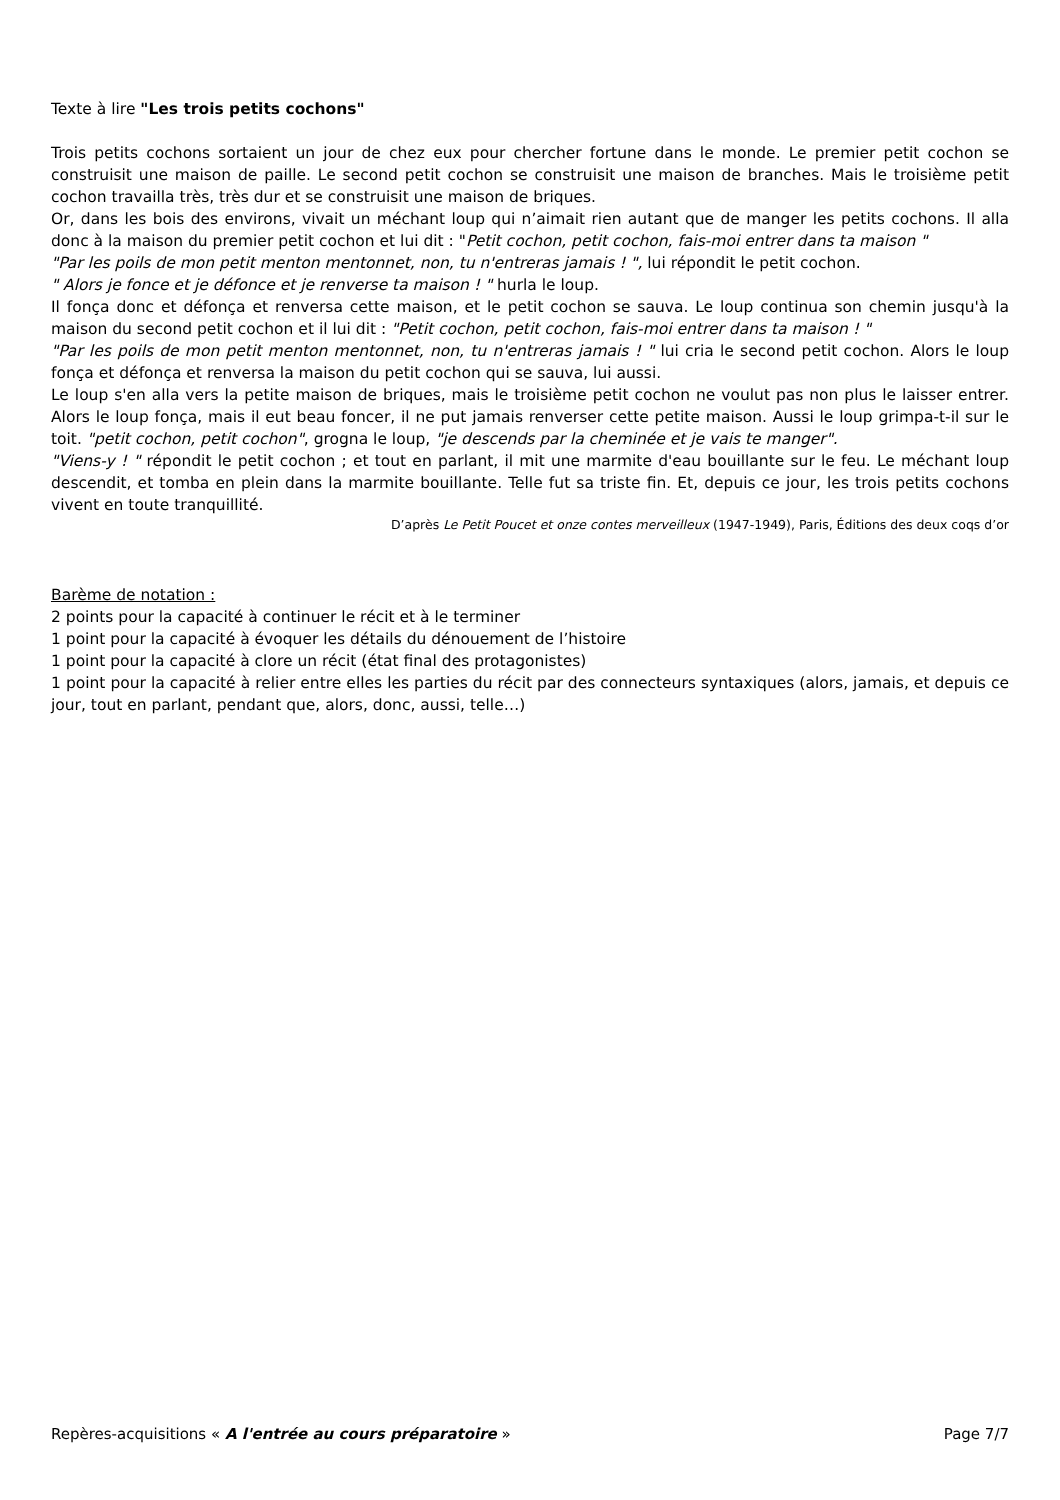Texte à lire "Les trois petits cochons"
Trois petits cochons sortaient un jour de chez eux pour chercher fortune dans le monde. Le premier petit cochon se construisit une maison de paille. Le second petit cochon se construisit une maison de branches. Mais le troisième petit cochon travailla très, très dur et se construisit une maison de briques.
Or, dans les bois des environs, vivait un méchant loup qui n’aimait rien autant que de manger les petits cochons. Il alla donc à la maison du premier petit cochon et lui dit : "Petit cochon, petit cochon, fais-moi entrer dans ta maison "
"Par les poils de mon petit menton mentonnet, non, tu n'entreras jamais ! ", lui répondit le petit cochon.
" Alors je fonce et je défonce et je renverse ta maison ! " hurla le loup.
Il fonça donc et défonça et renversa cette maison, et le petit cochon se sauva. Le loup continua son chemin jusqu'à la maison du second petit cochon et il lui dit : "Petit cochon, petit cochon, fais-moi entrer dans ta maison ! "
"Par les poils de mon petit menton mentonnet, non, tu n'entreras jamais ! " lui cria le second petit cochon. Alors le loup fonça et défonça et renversa la maison du petit cochon qui se sauva, lui aussi.
Le loup s'en alla vers la petite maison de briques, mais le troisième petit cochon ne voulut pas non plus le laisser entrer. Alors le loup fonça, mais il eut beau foncer, il ne put jamais renverser cette petite maison. Aussi le loup grimpa-t-il sur le toit. "petit cochon, petit cochon", grogna le loup, "je descends par la cheminée et je vais te manger".
"Viens-y ! " répondit le petit cochon ; et tout en parlant, il mit une marmite d'eau bouillante sur le feu. Le méchant loup descendit, et tomba en plein dans la marmite bouillante. Telle fut sa triste fin. Et, depuis ce jour, les trois petits cochons vivent en toute tranquillité.
D’après Le Petit Poucet et onze contes merveilleux (1947-1949), Paris, Éditions des deux coqs d’or
Barème de notation :
2 points pour la capacité à continuer le récit et à le terminer
1 point pour la capacité à évoquer les détails du dénouement de l’histoire
1 point pour la capacité à clore un récit (état final des protagonistes)
1 point pour la capacité à relier entre elles les parties du récit par des connecteurs syntaxiques (alors, jamais, et depuis ce jour, tout en parlant, pendant que, alors, donc, aussi, telle…)
Repères-acquisitions « A l'entrée au cours préparatoire » Page 7/7